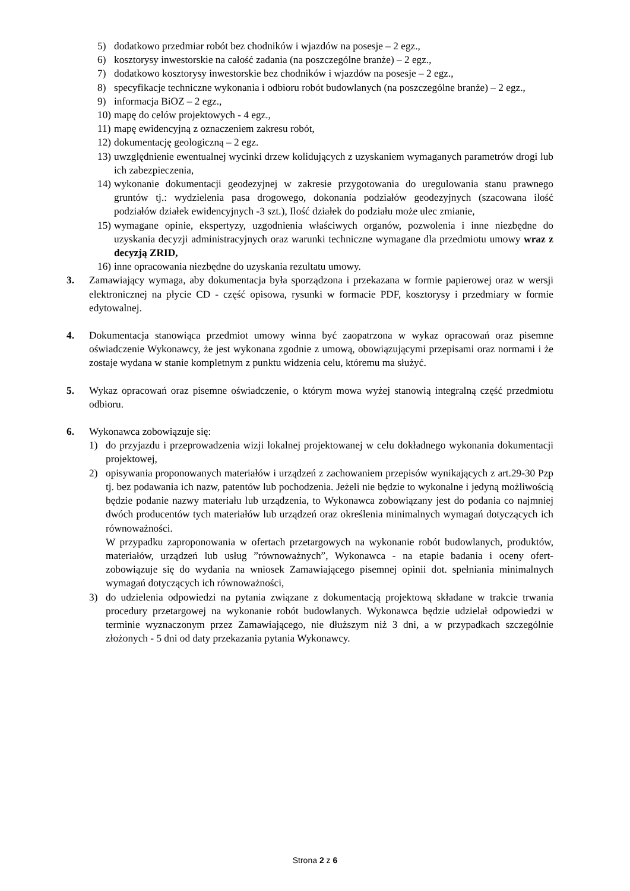5) dodatkowo przedmiar robót bez chodników i wjazdów na posesje – 2 egz.,
6) kosztorysy inwestorskie na całość zadania (na poszczególne branże) – 2 egz.,
7) dodatkowo kosztorysy inwestorskie bez chodników i wjazdów na posesje – 2 egz.,
8) specyfikacje techniczne wykonania i odbioru robót budowlanych (na poszczególne branże) – 2 egz.,
9) informacja BiOZ – 2 egz.,
10) mapę do celów projektowych - 4 egz.,
11) mapę ewidencyjną z oznaczeniem zakresu robót,
12) dokumentację geologiczną – 2 egz.
13) uwzględnienie ewentualnej wycinki drzew kolidujących z uzyskaniem wymaganych parametrów drogi lub ich zabezpieczenia,
14) wykonanie dokumentacji geodezyjnej w zakresie przygotowania do uregulowania stanu prawnego gruntów tj.: wydzielenia pasa drogowego, dokonania podziałów geodezyjnych (szacowana ilość podziałów działek ewidencyjnych -3 szt.), Ilość działek do podziału może ulec zmianie,
15) wymagane opinie, ekspertyzy, uzgodnienia właściwych organów, pozwolenia i inne niezbędne do uzyskania decyzji administracyjnych oraz warunki techniczne wymagane dla przedmiotu umowy wraz z decyzją ZRID,
16) inne opracowania niezbędne do uzyskania rezultatu umowy.
3. Zamawiający wymaga, aby dokumentacja była sporządzona i przekazana w formie papierowej oraz w wersji elektronicznej na płycie CD - część opisowa, rysunki w formacie PDF, kosztorysy i przedmiary w formie edytowalnej.
4. Dokumentacja stanowiąca przedmiot umowy winna być zaopatrzona w wykaz opracowań oraz pisemne oświadczenie Wykonawcy, że jest wykonana zgodnie z umową, obowiązującymi przepisami oraz normami i że zostaje wydana w stanie kompletnym z punktu widzenia celu, któremu ma służyć.
5. Wykaz opracowań oraz pisemne oświadczenie, o którym mowa wyżej stanowią integralną część przedmiotu odbioru.
6. Wykonawca zobowiązuje się:
1) do przyjazdu i przeprowadzenia wizji lokalnej projektowanej w celu dokładnego wykonania dokumentacji projektowej,
2) opisywania proponowanych materiałów i urządzeń z zachowaniem przepisów wynikających z art.29-30 Pzp tj. bez podawania ich nazw, patentów lub pochodzenia. Jeżeli nie będzie to wykonalne i jedyną możliwością będzie podanie nazwy materiału lub urządzenia, to Wykonawca zobowiązany jest do podania co najmniej dwóch producentów tych materiałów lub urządzeń oraz określenia minimalnych wymagań dotyczących ich równoważności.
W przypadku zaproponowania w ofertach przetargowych na wykonanie robót budowlanych, produktów, materiałów, urządzeń lub usług ”równoważnych”, Wykonawca - na etapie badania i oceny ofert- zobowiązuje się do wydania na wniosek Zamawiającego pisemnej opinii dot. spełniania minimalnych wymagań dotyczących ich równoważności,
3) do udzielenia odpowiedzi na pytania związane z dokumentacją projektową składane w trakcie trwania procedury przetargowej na wykonanie robót budowlanych. Wykonawca będzie udzielał odpowiedzi w terminie wyznaczonym przez Zamawiającego, nie dłuższym niż 3 dni, a w przypadkach szczególnie złożonych - 5 dni od daty przekazania pytania Wykonawcy.
Strona 2 z 6